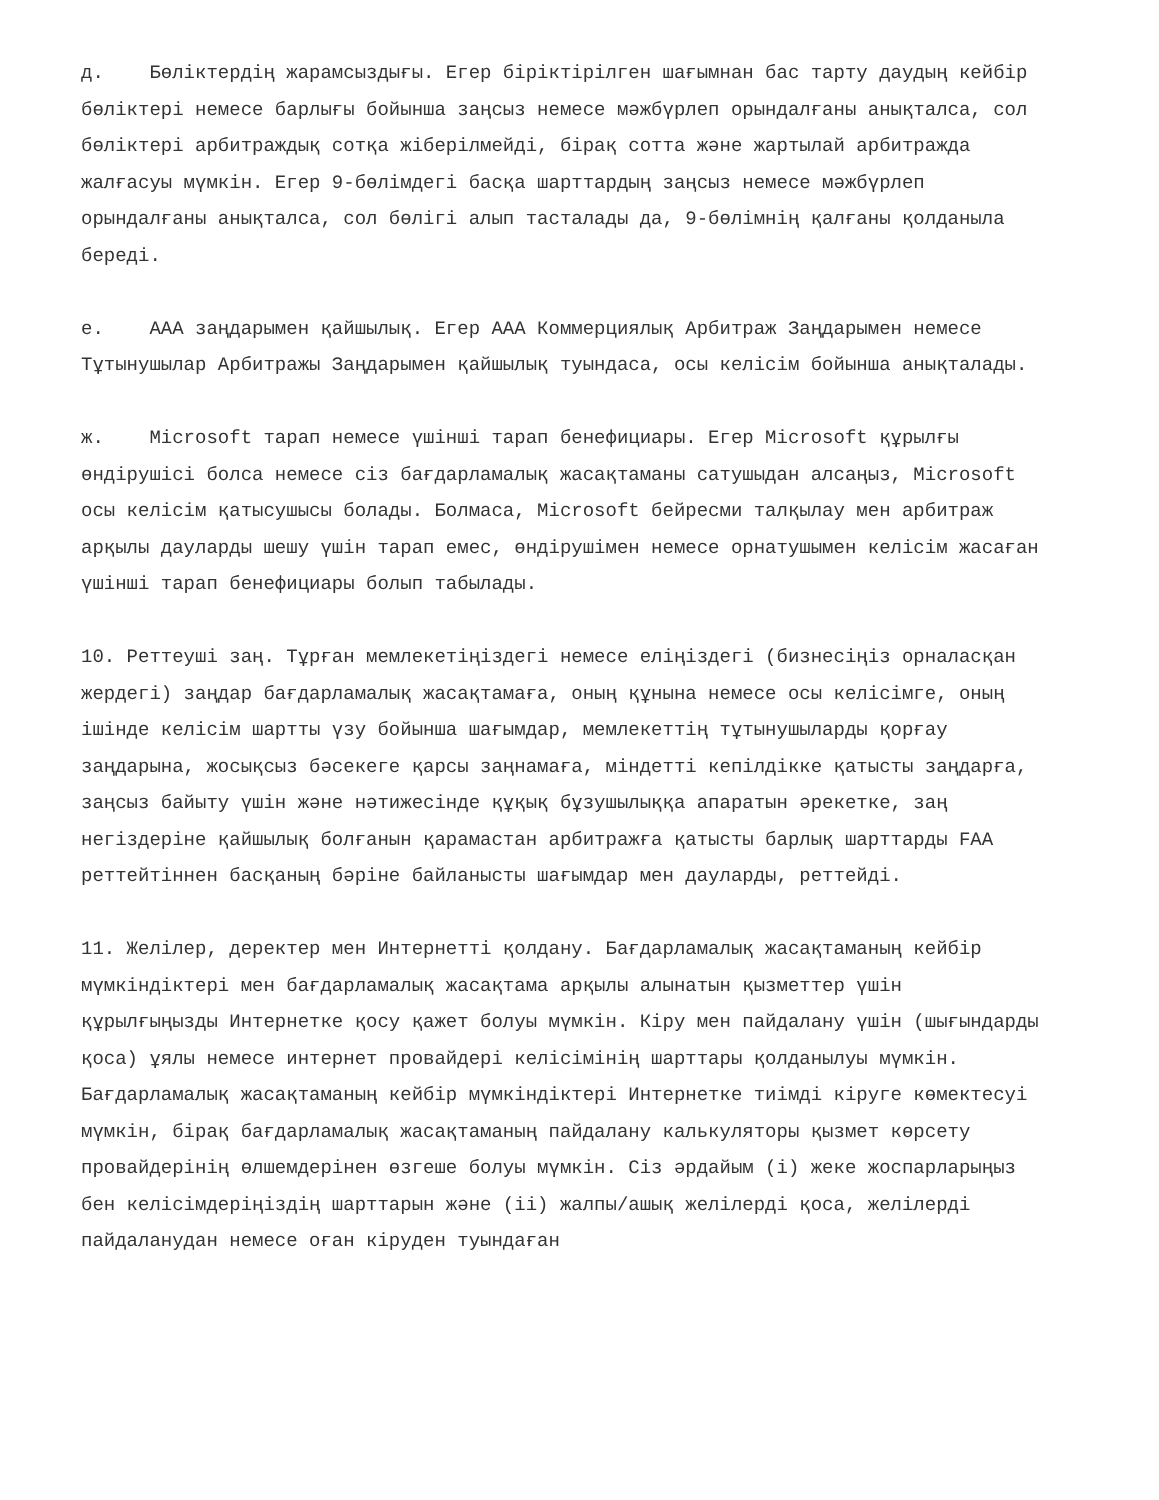д. Бөліктердің жарамсыздығы. Егер біріктірілген шағымнан бас тарту даудың кейбір бөліктері немесе барлығы бойынша заңсыз немесе мәжбүрлеп орындалғаны анықталса, сол бөліктері арбитраждық сотқа жіберілмейді, бірақ сотта және жартылай арбитражда жалғасуы мүмкін. Егер 9-бөлімдегі басқа шарттардың заңсыз немесе мәжбүрлеп орындалғаны анықталса, сол бөлігі алып тасталады да, 9-бөлімнің қалғаны қолданыла береді.
е. AAA заңдарымен қайшылық. Егер AAA Коммерциялық Арбитраж Заңдарымен немесе Тұтынушылар Арбитражы Заңдарымен қайшылық туындаса, осы келісім бойынша анықталады.
ж. Microsoft тарап немесе үшінші тарап бенефициары. Егер Microsoft құрылғы өндірушісі болса немесе сіз бағдарламалық жасақтаманы сатушыдан алсаңыз, Microsoft осы келісім қатысушысы болады. Болмаса, Microsoft бейресми талқылау мен арбитраж арқылы дауларды шешу үшін тарап емес, өндірушімен немесе орнатушымен келісім жасаған үшінші тарап бенефициары болып табылады.
10. Реттеуші заң. Тұрған мемлекетіңіздегі немесе еліңіздегі (бизнесіңіз орналасқан жердегі) заңдар бағдарламалық жасақтамаға, оның құнына немесе осы келісімге, оның ішінде келісім шартты үзу бойынша шағымдар, мемлекеттің тұтынушыларды қорғау заңдарына, жосықсыз бәсекеге қарсы заңнамаға, міндетті кепілдікке қатысты заңдарға, заңсыз байыту үшін және нәтижесінде құқық бұзушылыққа апаратын әрекетке, заң негіздеріне қайшылық болғанын қарамастан арбитражға қатысты барлық шарттарды FAA реттейтіннен басқаның бәріне байланысты шағымдар мен дауларды, реттейді.
11. Желілер, деректер мен Интернетті қолдану. Бағдарламалық жасақтаманың кейбір мүмкіндіктері мен бағдарламалық жасақтама арқылы алынатын қызметтер үшін құрылғыңызды Интернетке қосу қажет болуы мүмкін. Кіру мен пайдалану үшін (шығындарды қоса) ұялы немесе интернет провайдері келісімінің шарттары қолданылуы мүмкін. Бағдарламалық жасақтаманың кейбір мүмкіндіктері Интернетке тиімді кіруге көмектесуі мүмкін, бірақ бағдарламалық жасақтаманың пайдалану калькуляторы қызмет көрсету провайдерінің өлшемдерінен өзгеше болуы мүмкін. Сіз әрдайым (i) жеке жоспарларыңыз бен келісімдеріңіздің шарттарын және (ii) жалпы/ашық желілерді қоса, желілерді пайдаланудан немесе оған кіруден туындаған